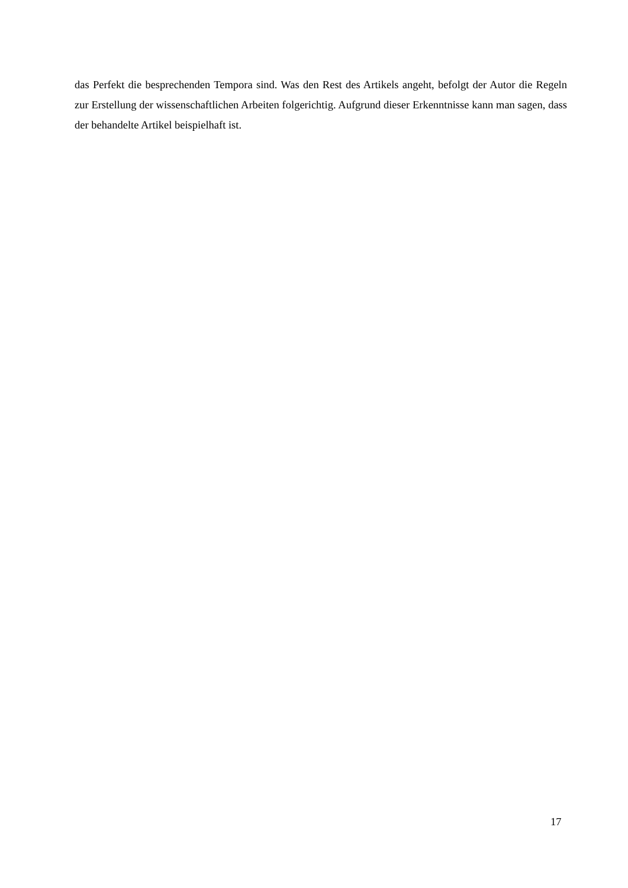das Perfekt die besprechenden Tempora sind. Was den Rest des Artikels angeht, befolgt der Autor die Regeln zur Erstellung der wissenschaftlichen Arbeiten folgerichtig. Aufgrund dieser Erkenntnisse kann man sagen, dass der behandelte Artikel beispielhaft ist.
17